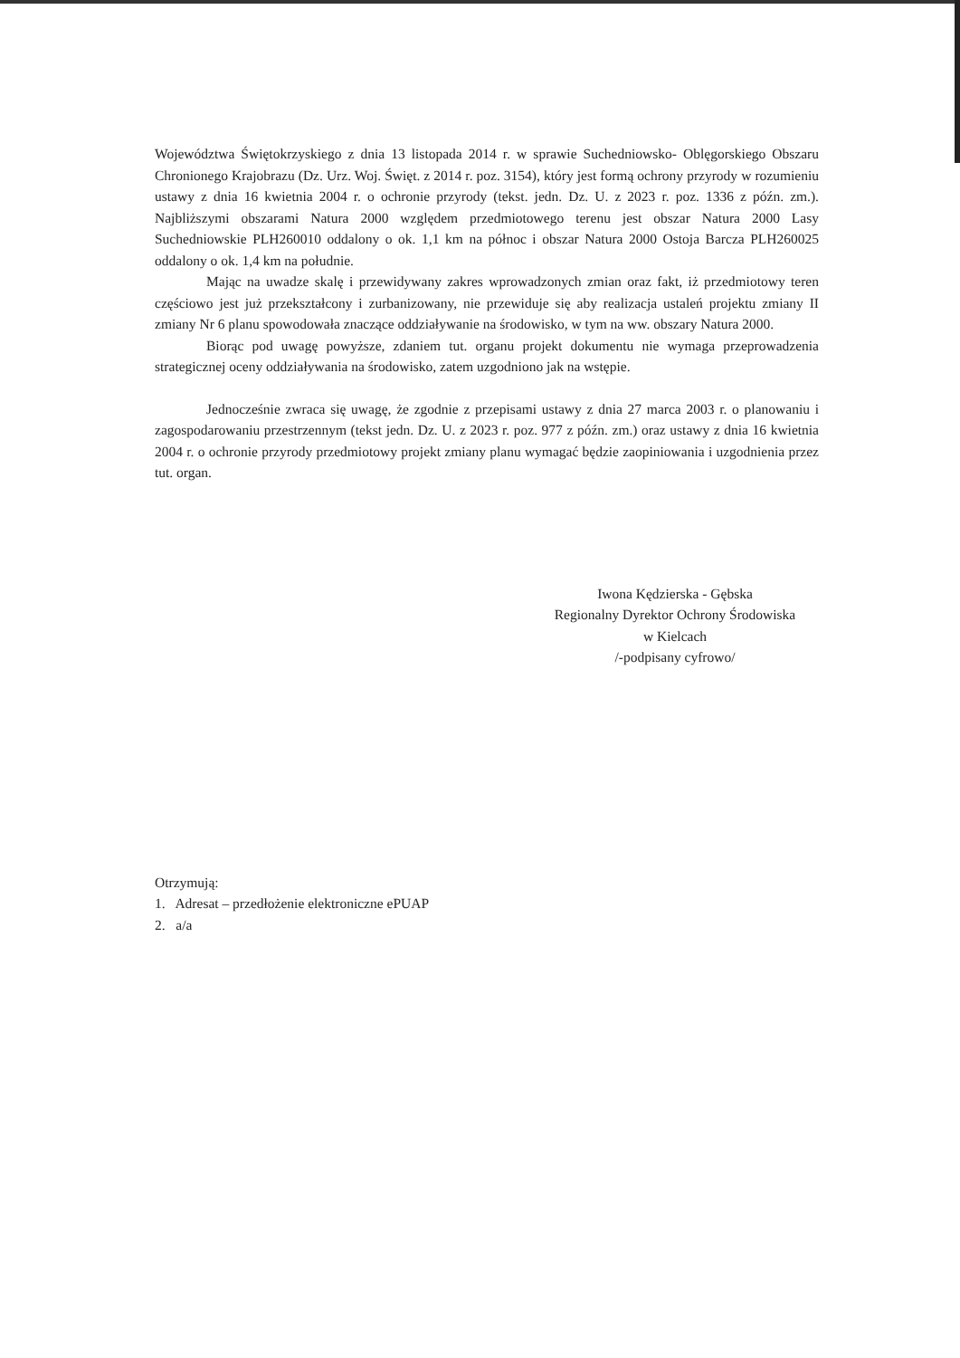Województwa Świętokrzyskiego z dnia 13 listopada 2014 r. w sprawie Suchedniowsko- Oblęgorskiego Obszaru Chronionego Krajobrazu (Dz. Urz. Woj. Święt. z 2014 r. poz. 3154), który jest formą ochrony przyrody w rozumieniu ustawy z dnia 16 kwietnia 2004 r. o ochronie przyrody (tekst. jedn. Dz. U. z 2023 r. poz. 1336 z późn. zm.). Najbliższymi obszarami Natura 2000 względem przedmiotowego terenu jest obszar Natura 2000 Lasy Suchedniowskie PLH260010 oddalony o ok. 1,1 km na północ i obszar Natura 2000 Ostoja Barcza PLH260025 oddalony o ok. 1,4 km na południe.
Mając na uwadze skalę i przewidywany zakres wprowadzonych zmian oraz fakt, iż przedmiotowy teren częściowo jest już przekształcony i zurbanizowany, nie przewiduje się aby realizacja ustaleń projektu zmiany II zmiany Nr 6 planu spowodowała znaczące oddziaływanie na środowisko, w tym na ww. obszary Natura 2000.
Biorąc pod uwagę powyższe, zdaniem tut. organu projekt dokumentu nie wymaga przeprowadzenia strategicznej oceny oddziaływania na środowisko, zatem uzgodniono jak na wstępie.
Jednocześnie zwraca się uwagę, że zgodnie z przepisami ustawy z dnia 27 marca 2003 r. o planowaniu i zagospodarowaniu przestrzennym (tekst jedn. Dz. U. z 2023 r. poz. 977 z późn. zm.) oraz ustawy z dnia 16 kwietnia 2004 r. o ochronie przyrody przedmiotowy projekt zmiany planu wymagać będzie zaopiniowania i uzgodnienia przez tut. organ.
Iwona Kędzierska - Gębska
Regionalny Dyrektor Ochrony Środowiska
w Kielcach
/-podpisany cyfrowo/
Otrzymują:
1. Adresat – przedłożenie elektroniczne ePUAP
2. a/a